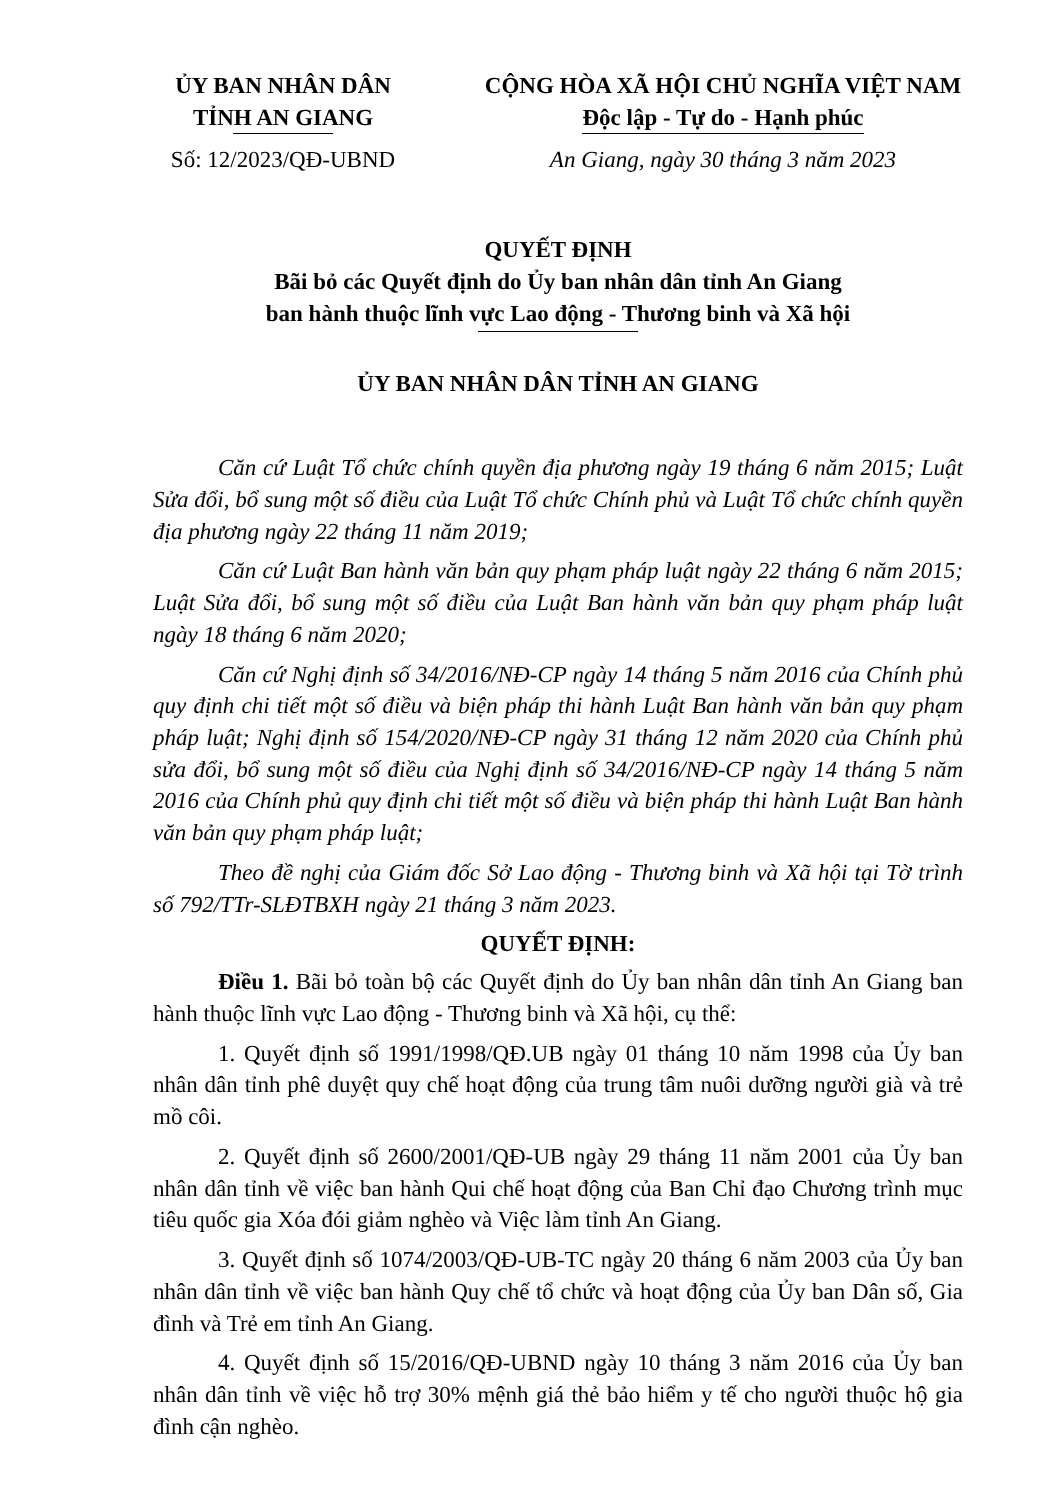ỦY BAN NHÂN DÂN
TỈNH AN GIANG
Số: 12/2023/QĐ-UBND
CỘNG HÒA XÃ HỘI CHỦ NGHĨA VIỆT NAM
Độc lập - Tự do - Hạnh phúc
An Giang, ngày 30 tháng 3 năm 2023
QUYẾT ĐỊNH
Bãi bỏ các Quyết định do Ủy ban nhân dân tỉnh An Giang
ban hành thuộc lĩnh vực Lao động - Thương binh và Xã hội
ỦY BAN NHÂN DÂN TỈNH AN GIANG
Căn cứ Luật Tổ chức chính quyền địa phương ngày 19 tháng 6 năm 2015; Luật Sửa đổi, bổ sung một số điều của Luật Tổ chức Chính phủ và Luật Tổ chức chính quyền địa phương ngày 22 tháng 11 năm 2019;
Căn cứ Luật Ban hành văn bản quy phạm pháp luật ngày 22 tháng 6 năm 2015; Luật Sửa đổi, bổ sung một số điều của Luật Ban hành văn bản quy phạm pháp luật ngày 18 tháng 6 năm 2020;
Căn cứ Nghị định số 34/2016/NĐ-CP ngày 14 tháng 5 năm 2016 của Chính phủ quy định chi tiết một số điều và biện pháp thi hành Luật Ban hành văn bản quy phạm pháp luật; Nghị định số 154/2020/NĐ-CP ngày 31 tháng 12 năm 2020 của Chính phủ sửa đổi, bổ sung một số điều của Nghị định số 34/2016/NĐ-CP ngày 14 tháng 5 năm 2016 của Chính phủ quy định chi tiết một số điều và biện pháp thi hành Luật Ban hành văn bản quy phạm pháp luật;
Theo đề nghị của Giám đốc Sở Lao động - Thương binh và Xã hội tại Tờ trình số 792/TTr-SLĐTBXH ngày 21 tháng 3 năm 2023.
QUYẾT ĐỊNH:
Điều 1. Bãi bỏ toàn bộ các Quyết định do Ủy ban nhân dân tỉnh An Giang ban hành thuộc lĩnh vực Lao động - Thương binh và Xã hội, cụ thể:
1. Quyết định số 1991/1998/QĐ.UB ngày 01 tháng 10 năm 1998 của Ủy ban nhân dân tỉnh phê duyệt quy chế hoạt động của trung tâm nuôi dưỡng người già và trẻ mồ côi.
2. Quyết định số 2600/2001/QĐ-UB ngày 29 tháng 11 năm 2001 của Ủy ban nhân dân tỉnh về việc ban hành Qui chế hoạt động của Ban Chỉ đạo Chương trình mục tiêu quốc gia Xóa đói giảm nghèo và Việc làm tỉnh An Giang.
3. Quyết định số 1074/2003/QĐ-UB-TC ngày 20 tháng 6 năm 2003 của Ủy ban nhân dân tỉnh về việc ban hành Quy chế tổ chức và hoạt động của Ủy ban Dân số, Gia đình và Trẻ em tỉnh An Giang.
4. Quyết định số 15/2016/QĐ-UBND ngày 10 tháng 3 năm 2016 của Ủy ban nhân dân tỉnh về việc hỗ trợ 30% mệnh giá thẻ bảo hiểm y tế cho người thuộc hộ gia đình cận nghèo.